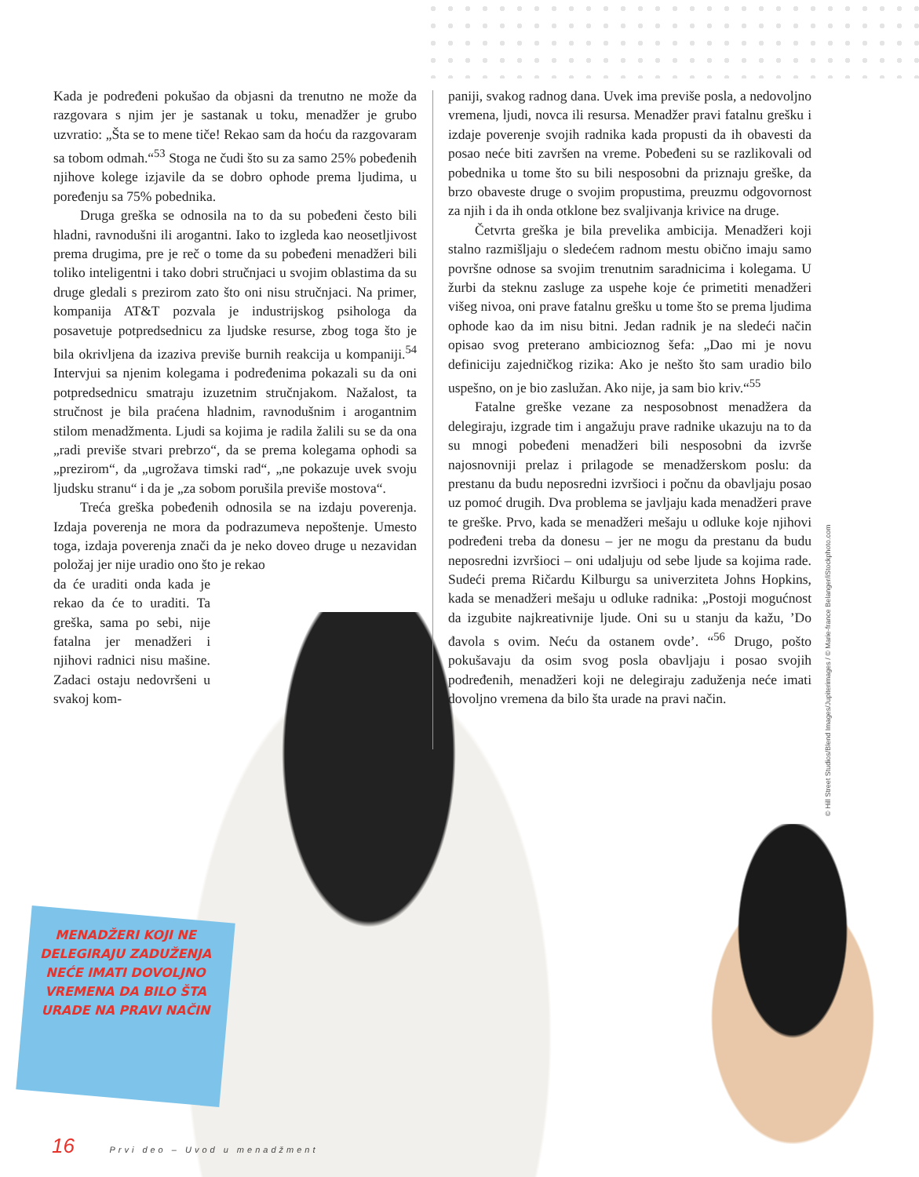Kada je podređeni pokušao da objasni da trenutno ne može da razgovara s njim jer je sastanak u toku, menadžer je grubo uzvratio: „Šta se to mene tiče! Rekao sam da hoću da razgovaram sa tobom odmah.“<sup>53</sup> Stoga ne čudi što su za samo 25% pobeđenih njihove kolege izjavile da se dobro ophode prema ljudima, u poređenju sa 75% pobednika.
Druga greška se odnosila na to da su pobeđeni često bili hladni, ravnodušni ili arogantni. Iako to izgleda kao neosetljivost prema drugima, pre je reč o tome da su pobeđeni menadžeri bili toliko inteligentni i tako dobri stručnjaci u svojim oblastima da su druge gledali s prezirom zato što oni nisu stručnjaci. Na primer, kompanija AT&T pozvala je industrijskog psihologa da posavetuje potpredsednicu za ljudske resurse, zbog toga što je bila okrivljena da izaziva previše burnih reakcija u kompaniji.<sup>54</sup> Intervjui sa njenim kolegama i podređenima pokazali su da oni potpredsednicu smatraju izuzetnim stručnjakom. Nažalost, ta stručnost je bila praćena hladnim, ravnodušnim i arogantnim stilom menadžmenta. Ljudi sa kojima je radila žalili su se da ona „radi previše stvari prebrzo“, da se prema kolegama ophodi sa „prezirom“, da „ugrožava timski rad“, „ne pokazuje uvek svoju ljudsku stranu“ i da je „za sobom porušila previše mostova“.
Treća greška pobeđenih odnosila se na izdaju poverenja. Izdaja poverenja ne mora da podrazumeva nepoštenje. Umesto toga, izdaja poverenja znači da je neko doveo druge u nezavidan položaj jer nije uradio ono što je rekao
da će uraditi onda kada je rekao da će to uraditi. Ta greška, sama po sebi, nije fatalna jer menadžeri i njihovi radnici nisu mašine. Zadaci ostaju nedovršeni u svakoj kom-
paniji, svakog radnog dana. Uvek ima previše posla, a nedovoljno vremena, ljudi, novca ili resursa. Menadžer pravi fatalnu grešku i izdaje poverenje svojih radnika kada propusti da ih obavesti da posao neće biti završen na vreme. Pobeđeni su se razlikovali od pobednika u tome što su bili nesposobni da priznaju greške, da brzo obaveste druge o svojim propustima, preuzmu odgovornost za njih i da ih onda otklone bez svaljivanja krivice na druge.
Četvrta greška je bila prevelika ambicija. Menadžeri koji stalno razmišljaju o sledećem radnom mestu obično imaju samo površne odnose sa svojim trenutnim saradnicima i kolegama. U žurbi da steknu zasluge za uspehe koje će primetiti menadžeri višeg nivoa, oni prave fatalnu grešku u tome što se prema ljudima ophode kao da im nisu bitni. Jedan radnik je na sledeći način opisao svog preterano ambicioznog šefa: „Dao mi je novu definiciju zajedničkog rizika: Ako je nešto što sam uradio bilo uspešno, on je bio zaslužan. Ako nije, ja sam bio kriv.“<sup>55</sup>
Fatalne greške vezane za nesposobnost menadžera da delegiraju, izgrade tim i angažuju prave radnike ukazuju na to da su mnogi pobeđeni menadžeri bili nesposobni da izvrše najosnovniji prelaz i prilagode se menadžerskom poslu: da prestanu da budu neposredni izvršioci i počnu da obavljaju posao uz pomoć drugih. Dva problema se javljaju kada menadžeri prave te greške. Prvo, kada se menadžeri mešaju u odluke koje njihovi podređeni treba da donesu – jer ne mogu da prestanu da budu neposredni izvršioci – oni udaljuju od sebe ljude sa kojima rade. Sudeći prema Ričardu Kilburgu sa univerziteta Johns Hopkins, kada se menadžeri mešaju u odluke radnika: „Postoji mogućnost da izgubite najkreativnije ljude. Oni su u stanju da kažu, ’Do đavola s ovim. Neću da ostanem ovde’. “<sup>56</sup> Drugo, pošto pokušavaju da osim svog posla obavljaju i posao svojih podređenih, menadžeri koji ne delegiraju zaduženja neće imati dovoljno vremena da bilo šta urade na pravi način.
MENADŽERI KOJI NE DELEGIRAJU ZADUŽENJA NEĆE IMATI DOVOLJNO VREMENA DA BILO ŠTA URADE NA PRAVI NAČIN
© Hill Street Studios/Blend Images/Jupiterimages / © Marie-france Belanger/iStockphoto.com
16 Prvi deo – Uvod u menadžment